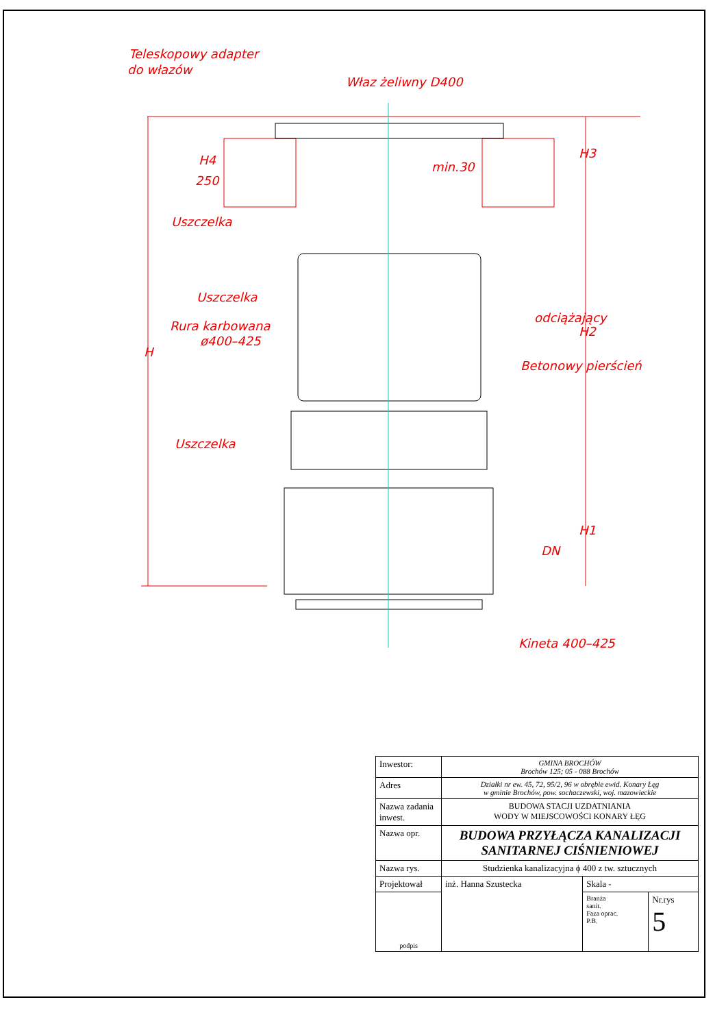Teleskopowy adapter
do włazów
Właz żeliwny D400
Uszczelka
Uszczelka
Rura karbowana
ø400–425
Uszczelka
Kineta 400–425
H
H3
H2
H1
DN
250
H4
min.30
Betonowy pierścień
odciążający
| Inwestor: | GMINA BROCHÓW Brochów 125; 05 - 088 Brochów | | |
| Adres | Działki nr ew. 45, 72, 95/2, 96 w obrębie ewid. Konary Łęg w gminie Brochów, pow. sochaczewski, woj. mazowieckie | | |
| Nazwa zadania inwest. | BUDOWA STACJI UZDATNIANIA WODY W MIEJSCOWOŚCI KONARY ŁĘG | | |
| Nazwa opr. | BUDOWA PRZYŁĄCZA KANALIZACJI SANITARNEJ CIŚNIENIOWEJ | | |
| Nazwa rys. | Studzienka kanalizacyjna ϕ 400 z tw. sztucznych | | |
| Projektował | inż. Hanna Szustecka | Skala - | |
| podpis | | Branża sanit. Faza oprac. P.B. | Nr.rys 5 |